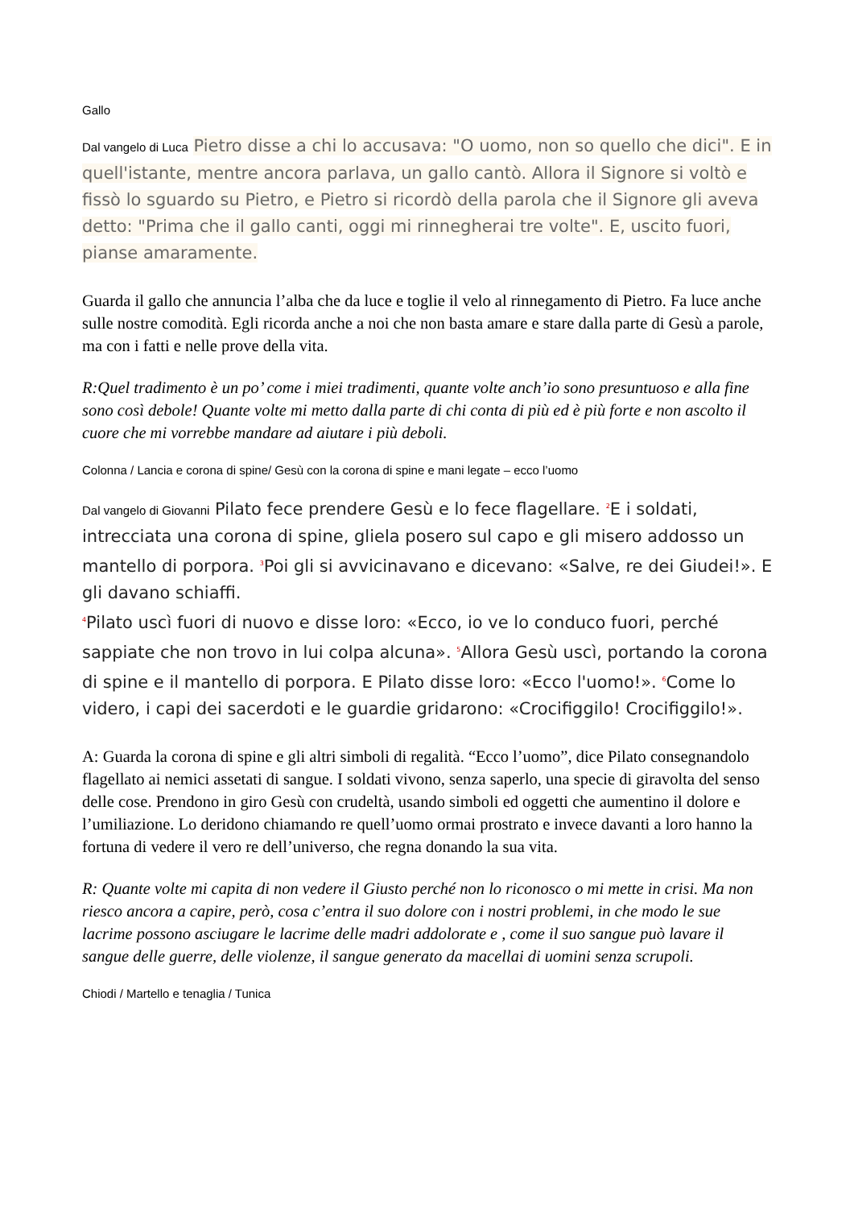Gallo
Dal vangelo di Luca Pietro disse a chi lo accusava: "O uomo, non so quello che dici". E in quell'istante, mentre ancora parlava, un gallo cantò. Allora il Signore si voltò e fissò lo sguardo su Pietro, e Pietro si ricordò della parola che il Signore gli aveva detto: "Prima che il gallo canti, oggi mi rinnegherai tre volte". E, uscito fuori, pianse amaramente.
Guarda il gallo che annuncia l’alba che da luce e toglie il velo al rinnegamento di Pietro. Fa luce anche sulle nostre comodità. Egli ricorda anche a noi che non basta amare e stare dalla parte di Gesù a parole, ma con i fatti e nelle prove della vita.
R:Quel tradimento è un po’ come i miei tradimenti, quante volte anch’io sono presuntuoso e alla fine sono così debole! Quante volte mi metto dalla parte di chi conta di più ed è più forte e non ascolto il cuore che mi vorrebbe mandare ad aiutare i più deboli.
Colonna / Lancia e corona di spine/ Gesù con la corona di spine e mani legate – ecco l’uomo
Dal vangelo di Giovanni Pilato fece prendere Gesù e lo fece flagellare. <sup>2</sup>E i soldati, intrecciata una corona di spine, gliela posero sul capo e gli misero addosso un mantello di porpora. <sup>3</sup>Poi gli si avvicinavano e dicevano: «Salve, re dei Giudei!». E gli davano schiaffi.
<sup>4</sup> Pilato uscì fuori di nuovo e disse loro: «Ecco, io ve lo conduco fuori, perché sappiate che non trovo in lui colpa alcuna». <sup>5</sup>Allora Gesù uscì, portando la corona di spine e il mantello di porpora. E Pilato disse loro: «Ecco l'uomo!». <sup>6</sup>Come lo videro, i capi dei sacerdoti e le guardie gridarono: «Crocifiggilo! Crocifiggilo!».
A: Guarda la corona di spine e gli altri simboli di regalità. “Ecco l’uomo”, dice Pilato consegnandolo flagellato ai nemici assetati di sangue. I soldati vivono, senza saperlo, una specie di giravolta del senso delle cose. Prendono in giro Gesù con crudeltà, usando simboli ed oggetti che aumentino il dolore e l’umiliazione. Lo deridono chiamando re quell’uomo ormai prostrato e invece davanti a loro hanno la fortuna di vedere il vero re dell’universo, che regna donando la sua vita.
R: Quante volte mi capita di non vedere il Giusto perché non lo riconosco o mi mette in crisi. Ma non riesco ancora a capire, però, cosa c’entra il suo dolore con i nostri problemi, in che modo le sue lacrime possono asciugare le lacrime delle madri addolorate e , come il suo sangue può lavare il sangue delle guerre, delle violenze, il sangue generato da macellai di uomini senza scrupoli.
Chiodi / Martello e tenaglia / Tunica